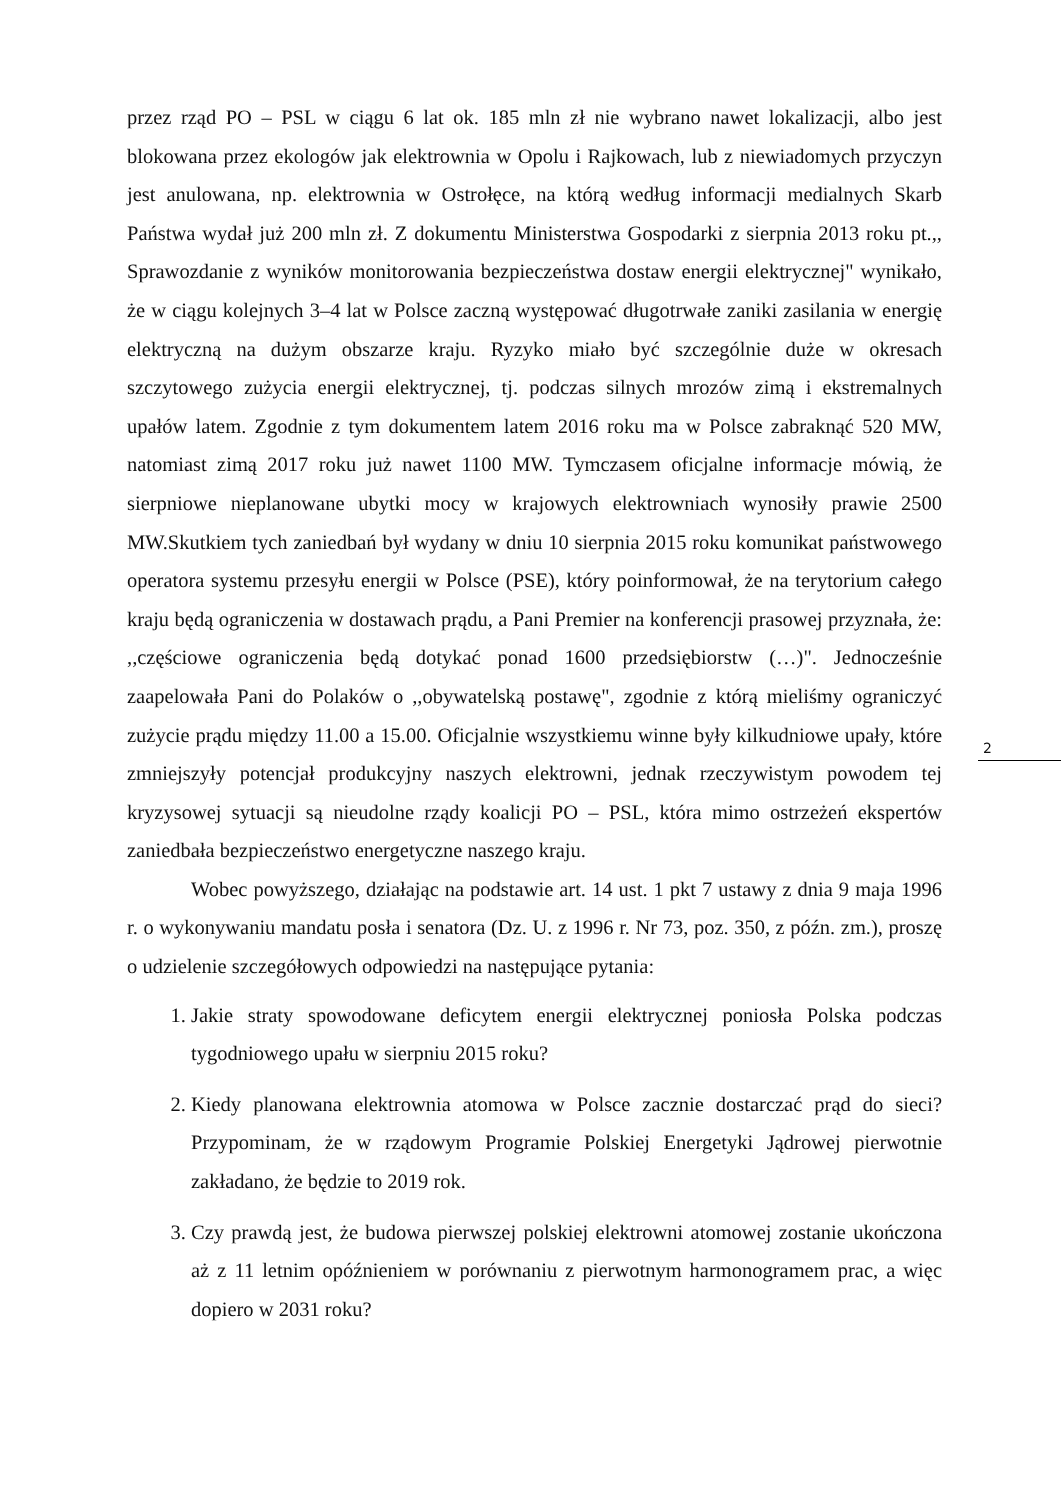przez rząd PO – PSL w ciągu 6 lat ok. 185 mln zł nie wybrano nawet lokalizacji, albo jest blokowana przez ekologów jak elektrownia w Opolu i Rajkowach, lub z niewiadomych przyczyn jest anulowana, np. elektrownia w Ostrołęce, na którą według informacji medialnych Skarb Państwa wydał już 200 mln zł. Z dokumentu Ministerstwa Gospodarki z sierpnia 2013 roku pt.,, Sprawozdanie z wyników monitorowania bezpieczeństwa dostaw energii elektrycznej" wynikało, że w ciągu kolejnych 3–4 lat w Polsce zaczną występować długotrwałe zaniki zasilania w energię elektryczną na dużym obszarze kraju. Ryzyko miało być szczególnie duże w okresach szczytowego zużycia energii elektrycznej, tj. podczas silnych mrozów zimą i ekstremalnych upałów latem. Zgodnie z tym dokumentem latem 2016 roku ma w Polsce zabraknąć 520 MW, natomiast zimą 2017 roku już nawet 1100 MW. Tymczasem oficjalne informacje mówią, że sierpniowe nieplanowane ubytki mocy w krajowych elektrowniach wynosiły prawie 2500 MW.Skutkiem tych zaniedbań był wydany w dniu 10 sierpnia 2015 roku komunikat państwowego operatora systemu przesyłu energii w Polsce (PSE), który poinformował, że na terytorium całego kraju będą ograniczenia w dostawach prądu, a Pani Premier na konferencji prasowej przyznała, że: ,,częściowe ograniczenia będą dotykać ponad 1600 przedsiębiorstw (…)". Jednocześnie zaapelowała Pani do Polaków o ,,obywatelską postawę", zgodnie z którą mieliśmy ograniczyć zużycie prądu między 11.00 a 15.00. Oficjalnie wszystkiemu winne były kilkudniowe upały, które zmniejszyły potencjał produkcyjny naszych elektrowni, jednak rzeczywistym powodem tej kryzysowej sytuacji są nieudolne rządy koalicji PO – PSL, która mimo ostrzeżeń ekspertów zaniedbała bezpieczeństwo energetyczne naszego kraju.
Wobec powyższego, działając na podstawie art. 14 ust. 1 pkt 7 ustawy z dnia 9 maja 1996 r. o wykonywaniu mandatu posła i senatora (Dz. U. z 1996 r. Nr 73, poz. 350, z późn. zm.), proszę o udzielenie szczegółowych odpowiedzi na następujące pytania:
1. Jakie straty spowodowane deficytem energii elektrycznej poniosła Polska podczas tygodniowego upału w sierpniu 2015 roku?
2. Kiedy planowana elektrownia atomowa w Polsce zacznie dostarczać prąd do sieci? Przypominam, że w rządowym Programie Polskiej Energetyki Jądrowej pierwotnie zakładano, że będzie to 2019 rok.
3. Czy prawdą jest, że budowa pierwszej polskiej elektrowni atomowej zostanie ukończona aż z 11 letnim opóźnieniem w porównaniu z pierwotnym harmonogramem prac, a więc dopiero w 2031 roku?
2